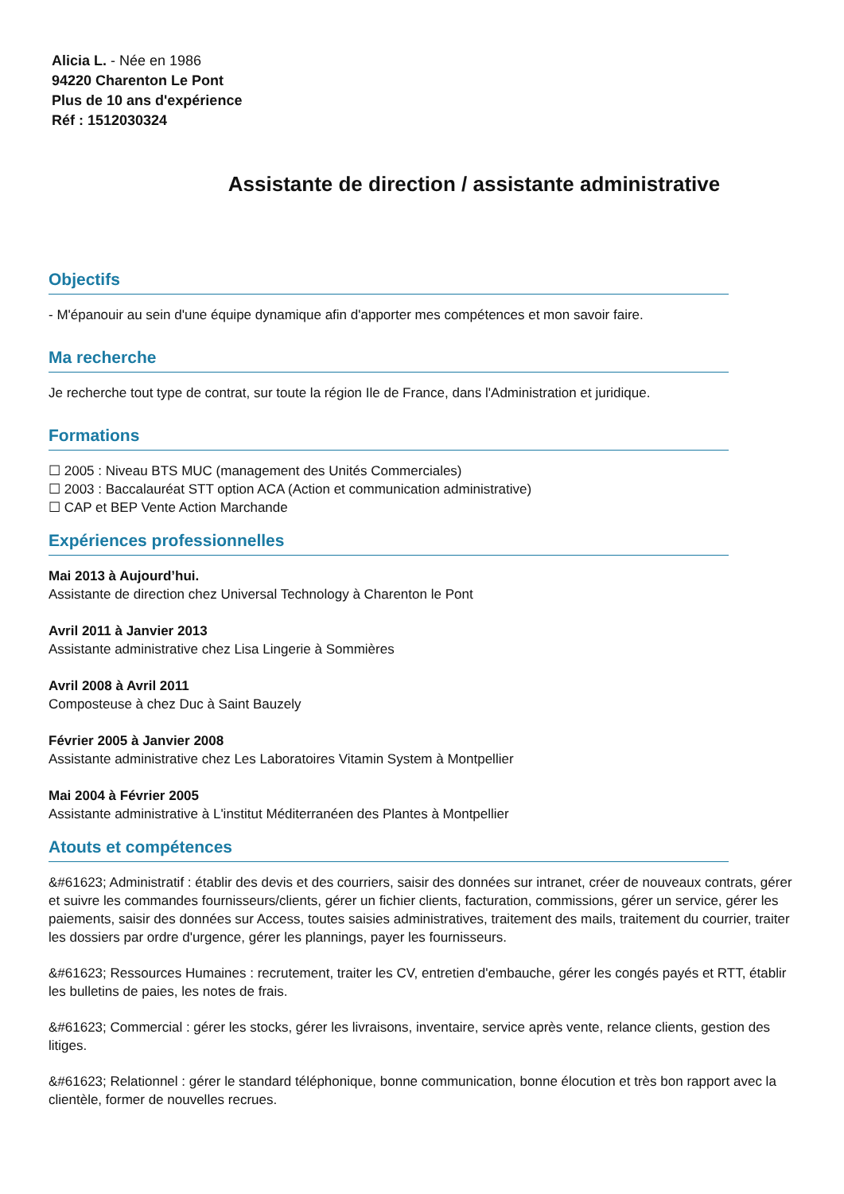Alicia L. - Née en 1986
94220 Charenton Le Pont
Plus de 10 ans d'expérience
Réf : 1512030324
Assistante de direction / assistante administrative
Objectifs
- M'épanouir au sein d'une équipe dynamique afin d'apporter mes compétences et mon savoir faire.
Ma recherche
Je recherche tout type de contrat, sur toute la région Ile de France, dans l'Administration et juridique.
Formations
☐ 2005 : Niveau BTS MUC (management des Unités Commerciales)
☐ 2003 : Baccalauréat STT option ACA (Action et communication administrative)
☐ CAP et BEP Vente Action Marchande
Expériences professionnelles
Mai 2013 à Aujourd’hui.
Assistante de direction chez Universal Technology à Charenton le Pont
Avril 2011 à Janvier 2013
Assistante administrative chez Lisa Lingerie à Sommières
Avril 2008 à Avril 2011
Composteuse à chez Duc à Saint Bauzely
Février 2005 à Janvier 2008
Assistante administrative chez Les Laboratoires Vitamin System à Montpellier
Mai 2004 à Février 2005
Assistante administrative à L'institut Méditerranéen des Plantes à Montpellier
Atouts et compétences
&#61623; Administratif : établir des devis et des courriers, saisir des données sur intranet, créer de nouveaux contrats, gérer et suivre les commandes fournisseurs/clients, gérer un fichier clients, facturation, commissions, gérer un service, gérer les paiements, saisir des données sur Access, toutes saisies administratives, traitement des mails, traitement du courrier, traiter les dossiers par ordre d'urgence, gérer les plannings, payer les fournisseurs.
&#61623; Ressources Humaines : recrutement, traiter les CV, entretien d'embauche, gérer les congés payés et RTT, établir les bulletins de paies, les notes de frais.
&#61623; Commercial : gérer les stocks, gérer les livraisons, inventaire, service après vente, relance clients, gestion des litiges.
&#61623; Relationnel : gérer le standard téléphonique, bonne communication, bonne élocution et très bon rapport avec la clientèle, former de nouvelles recrues.